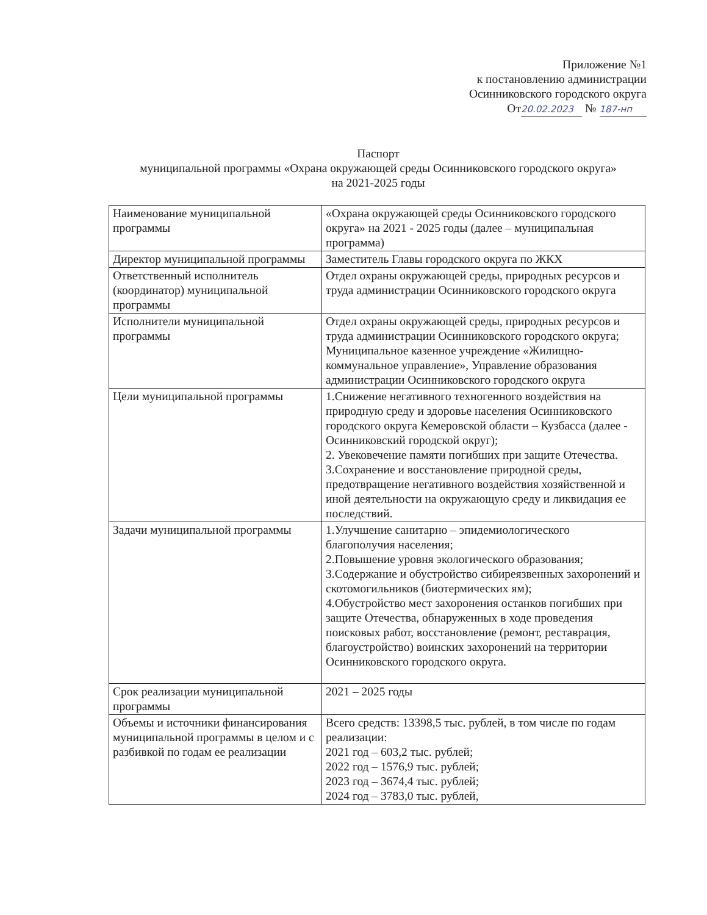Приложение №1
к постановлению администрации
Осинниковского городского округа
От20.02.2023 № 187-нп
Паспорт
муниципальной программы «Охрана окружающей среды Осинниковского городского округа»
на 2021-2025 годы
| Наименование муниципальной программы | «Охрана окружающей среды Осинниковского городского округа» на 2021 - 2025 годы (далее – муниципальная программа) |
| Директор муниципальной программы | Заместитель Главы городского округа по ЖКХ |
| Ответственный исполнитель (координатор) муниципальной программы | Отдел охраны окружающей среды, природных ресурсов и труда администрации Осинниковского городского округа |
| Исполнители муниципальной программы | Отдел охраны окружающей среды, природных ресурсов и труда администрации Осинниковского городского округа; Муниципальное казенное учреждение «Жилищно-коммунальное управление», Управление образования администрации Осинниковского городского округа |
| Цели муниципальной программы | 1.Снижение негативного техногенного воздействия на природную среду и здоровье населения Осинниковского городского округа Кемеровской области – Кузбасса (далее - Осинниковский городской округ); 2. Увековечение памяти погибших при защите Отечества. 3.Сохранение и восстановление природной среды, предотвращение негативного воздействия хозяйственной и иной деятельности на окружающую среду и ликвидация ее последствий. |
| Задачи муниципальной программы | 1.Улучшение санитарно – эпидемиологического благополучия населения; 2.Повышение уровня экологического образования; 3.Содержание и обустройство сибиреязвенных захоронений и скотомогильников (биотермических ям); 4.Обустройство мест захоронения останков погибших при защите Отечества, обнаруженных в ходе проведения поисковых работ, восстановление (ремонт, реставрация, благоустройство) воинских захоронений на территории Осинниковского городского округа. |
| Срок реализации муниципальной программы | 2021 – 2025 годы |
| Объемы и источники финансирования муниципальной программы в целом и с разбивкой по годам ее реализации | Всего средств: 13398,5 тыс. рублей, в том числе по годам реализации: 2021 год – 603,2 тыс. рублей; 2022 год – 1576,9 тыс. рублей; 2023 год – 3674,4 тыс. рублей; 2024 год – 3783,0 тыс. рублей, |